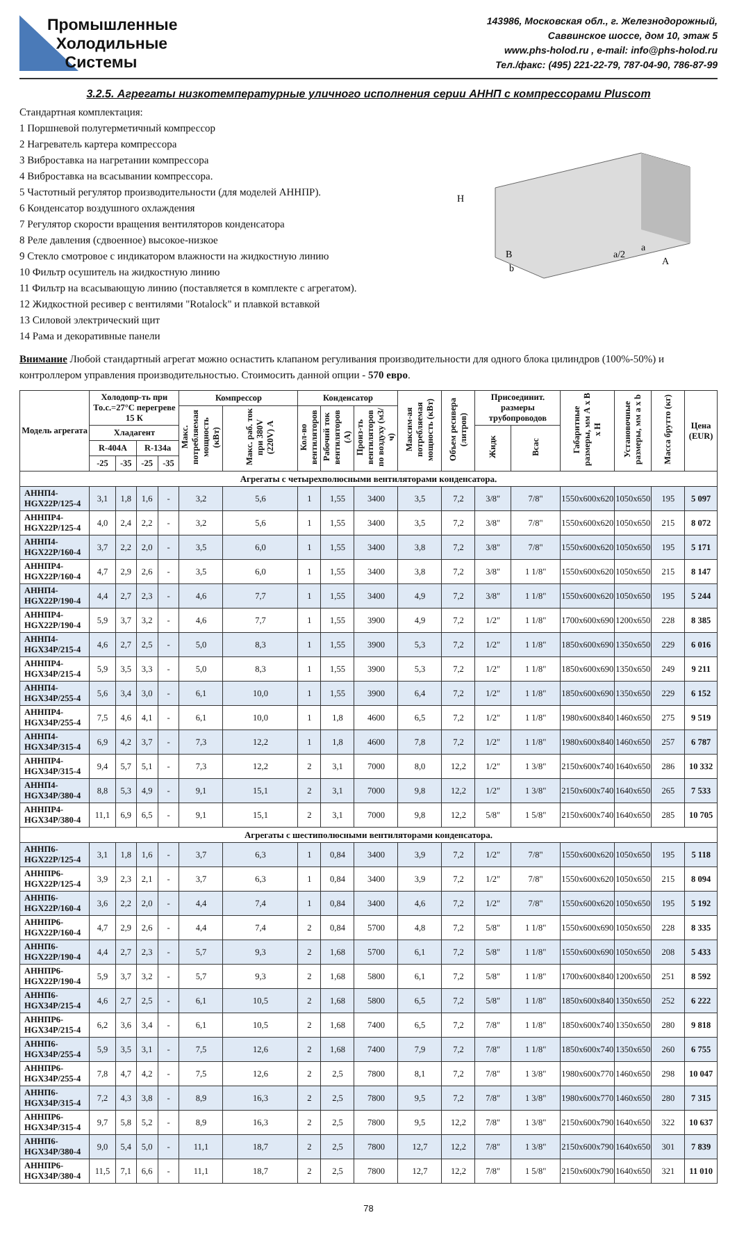Промышленные
Холодильные
Системы
143986, Московская обл., г. Железнодорожный,
Саввинское шоссе, дом 10, этаж 5
www.phs-holod.ru , e-mail: info@phs-holod.ru
Тел./факс: (495) 221-22-79, 787-04-90, 786-87-99
3.2.5. Агрегаты низкотемпературные уличного исполнения серии АННП с компрессорами Pluscom
Стандартная комплектация:
1 Поршневой полугерметичный компрессор
2 Нагреватель картера компрессора
3 Виброставка на нагретании компрессора
4 Виброставка на всасывании компрессора.
5 Частотный регулятор производительности (для моделей АННПР).
6 Конденсатор воздушного охлаждения
7 Регулятор скорости вращения вентиляторов конденсатора
8 Реле давления (сдвоенное) высокое-низкое
9 Стекло смотровое с индикатором влажности на жидкостную линию
10 Фильтр осушитель на жидкостную линию
11 Фильтр на всасывающую линию (поставляется в комплекте с агрегатом).
12 Жидкостной ресивер с вентилями "Rotalock" и плавкой вставкой
13 Силовой электрический щит
14 Рама и декоративные панели
H
b
a/2
a
A
B
Внимание Любой стандартный агрегат можно оснастить клапаном регуливания производительности для одного блока цилиндров (100%-50%) и контроллером управления производительностью. Стоимосить данной опции - 570 евро.
| Модель агрегата | Холодопр-ть при То.с.=27°С перегреве 15 К | | | | Компрессор | | Конденсатор | | | Максим-ая потребляемая мощность (кВт) | Объем ресивера (литров) | Присоединит. размеры трубопроводов | | Габаритные размеры, мм А х В х Н | Установочные размеры, мм a x b | Масса брутто (кг) | Цена (EUR) |
| --- | --- | --- | --- | --- | --- | --- | --- | --- | --- | --- | --- | --- | --- | --- | --- | --- | --- |
| | | | | | Макс. потребляемая мощность (кВт) | Макс. раб. ток при 380V (220V) А | Кол-во вентиляторов | Рабочий ток вентиляторов (А) | Произ-ть вентиляторов по воздуху (м3/ч) | | | | | | | | |
| | Хладагент | | | | | | | | | | | Жидк | Всас | | | | |
| | R-404A | | R-134a | | | | | | | | | | | | | | |
| | -25 | -35 | -25 | -35 | | | | | | | | | | | | | |
| Агрегаты с четырехполюсными вентиляторами конденсатора. | | | | | | | | | | | | | | | | | |
| АННП4-HGX22P/125-4 | 3,1 | 1,8 | 1,6 | - | 3,2 | 5,6 | 1 | 1,55 | 3400 | 3,5 | 7,2 | 3/8" | 7/8" | 1550x600x620 | 1050x650 | 195 | 5 097 |
| АННПР4-HGX22P/125-4 | 4,0 | 2,4 | 2,2 | - | 3,2 | 5,6 | 1 | 1,55 | 3400 | 3,5 | 7,2 | 3/8" | 7/8" | 1550x600x620 | 1050x650 | 215 | 8 072 |
| АННП4-HGX22P/160-4 | 3,7 | 2,2 | 2,0 | - | 3,5 | 6,0 | 1 | 1,55 | 3400 | 3,8 | 7,2 | 3/8" | 7/8" | 1550x600x620 | 1050x650 | 195 | 5 171 |
| АННПР4-HGX22P/160-4 | 4,7 | 2,9 | 2,6 | - | 3,5 | 6,0 | 1 | 1,55 | 3400 | 3,8 | 7,2 | 3/8" | 1 1/8" | 1550x600x620 | 1050x650 | 215 | 8 147 |
| АННП4-HGX22P/190-4 | 4,4 | 2,7 | 2,3 | - | 4,6 | 7,7 | 1 | 1,55 | 3400 | 4,9 | 7,2 | 3/8" | 1 1/8" | 1550x600x620 | 1050x650 | 195 | 5 244 |
| АННПР4-HGX22P/190-4 | 5,9 | 3,7 | 3,2 | - | 4,6 | 7,7 | 1 | 1,55 | 3900 | 4,9 | 7,2 | 1/2" | 1 1/8" | 1700x600x690 | 1200x650 | 228 | 8 385 |
| АННП4-HGX34P/215-4 | 4,6 | 2,7 | 2,5 | - | 5,0 | 8,3 | 1 | 1,55 | 3900 | 5,3 | 7,2 | 1/2" | 1 1/8" | 1850x600x690 | 1350x650 | 229 | 6 016 |
| АННПР4-HGX34P/215-4 | 5,9 | 3,5 | 3,3 | - | 5,0 | 8,3 | 1 | 1,55 | 3900 | 5,3 | 7,2 | 1/2" | 1 1/8" | 1850x600x690 | 1350x650 | 249 | 9 211 |
| АННП4-HGX34P/255-4 | 5,6 | 3,4 | 3,0 | - | 6,1 | 10,0 | 1 | 1,55 | 3900 | 6,4 | 7,2 | 1/2" | 1 1/8" | 1850x600x690 | 1350x650 | 229 | 6 152 |
| АННПР4-HGX34P/255-4 | 7,5 | 4,6 | 4,1 | - | 6,1 | 10,0 | 1 | 1,8 | 4600 | 6,5 | 7,2 | 1/2" | 1 1/8" | 1980x600x840 | 1460x650 | 275 | 9 519 |
| АННП4-HGX34P/315-4 | 6,9 | 4,2 | 3,7 | - | 7,3 | 12,2 | 1 | 1,8 | 4600 | 7,8 | 7,2 | 1/2" | 1 1/8" | 1980x600x840 | 1460x650 | 257 | 6 787 |
| АННПР4-HGX34P/315-4 | 9,4 | 5,7 | 5,1 | - | 7,3 | 12,2 | 2 | 3,1 | 7000 | 8,0 | 12,2 | 1/2" | 1 3/8" | 2150x600x740 | 1640x650 | 286 | 10 332 |
| АННП4-HGX34P/380-4 | 8,8 | 5,3 | 4,9 | - | 9,1 | 15,1 | 2 | 3,1 | 7000 | 9,8 | 12,2 | 1/2" | 1 3/8" | 2150x600x740 | 1640x650 | 265 | 7 533 |
| АННПР4-HGX34P/380-4 | 11,1 | 6,9 | 6,5 | - | 9,1 | 15,1 | 2 | 3,1 | 7000 | 9,8 | 12,2 | 5/8" | 1 5/8" | 2150x600x740 | 1640x650 | 285 | 10 705 |
| Агрегаты с шестиполюсными вентиляторами конденсатора. | | | | | | | | | | | | | | | | | |
| АННП6-HGX22P/125-4 | 3,1 | 1,8 | 1,6 | - | 3,7 | 6,3 | 1 | 0,84 | 3400 | 3,9 | 7,2 | 1/2" | 7/8" | 1550x600x620 | 1050x650 | 195 | 5 118 |
| АННПР6-HGX22P/125-4 | 3,9 | 2,3 | 2,1 | - | 3,7 | 6,3 | 1 | 0,84 | 3400 | 3,9 | 7,2 | 1/2" | 7/8" | 1550x600x620 | 1050x650 | 215 | 8 094 |
| АННП6-HGX22P/160-4 | 3,6 | 2,2 | 2,0 | - | 4,4 | 7,4 | 1 | 0,84 | 3400 | 4,6 | 7,2 | 1/2" | 7/8" | 1550x600x620 | 1050x650 | 195 | 5 192 |
| АННПР6-HGX22P/160-4 | 4,7 | 2,9 | 2,6 | - | 4,4 | 7,4 | 2 | 0,84 | 5700 | 4,8 | 7,2 | 5/8" | 1 1/8" | 1550x600x690 | 1050x650 | 228 | 8 335 |
| АННП6-HGX22P/190-4 | 4,4 | 2,7 | 2,3 | - | 5,7 | 9,3 | 2 | 1,68 | 5700 | 6,1 | 7,2 | 5/8" | 1 1/8" | 1550x600x690 | 1050x650 | 208 | 5 433 |
| АННПР6-HGX22P/190-4 | 5,9 | 3,7 | 3,2 | - | 5,7 | 9,3 | 2 | 1,68 | 5800 | 6,1 | 7,2 | 5/8" | 1 1/8" | 1700x600x840 | 1200x650 | 251 | 8 592 |
| АННП6-HGX34P/215-4 | 4,6 | 2,7 | 2,5 | - | 6,1 | 10,5 | 2 | 1,68 | 5800 | 6,5 | 7,2 | 5/8" | 1 1/8" | 1850x600x840 | 1350x650 | 252 | 6 222 |
| АННПР6-HGX34P/215-4 | 6,2 | 3,6 | 3,4 | - | 6,1 | 10,5 | 2 | 1,68 | 7400 | 6,5 | 7,2 | 7/8" | 1 1/8" | 1850x600x740 | 1350x650 | 280 | 9 818 |
| АННП6-HGX34P/255-4 | 5,9 | 3,5 | 3,1 | - | 7,5 | 12,6 | 2 | 1,68 | 7400 | 7,9 | 7,2 | 7/8" | 1 1/8" | 1850x600x740 | 1350x650 | 260 | 6 755 |
| АННПР6-HGX34P/255-4 | 7,8 | 4,7 | 4,2 | - | 7,5 | 12,6 | 2 | 2,5 | 7800 | 8,1 | 7,2 | 7/8" | 1 3/8" | 1980x600x770 | 1460x650 | 298 | 10 047 |
| АННП6-HGX34P/315-4 | 7,2 | 4,3 | 3,8 | - | 8,9 | 16,3 | 2 | 2,5 | 7800 | 9,5 | 7,2 | 7/8" | 1 3/8" | 1980x600x770 | 1460x650 | 280 | 7 315 |
| АННПР6-HGX34P/315-4 | 9,7 | 5,8 | 5,2 | - | 8,9 | 16,3 | 2 | 2,5 | 7800 | 9,5 | 12,2 | 7/8" | 1 3/8" | 2150x600x790 | 1640x650 | 322 | 10 637 |
| АННП6-HGX34P/380-4 | 9,0 | 5,4 | 5,0 | - | 11,1 | 18,7 | 2 | 2,5 | 7800 | 12,7 | 12,2 | 7/8" | 1 3/8" | 2150x600x790 | 1640x650 | 301 | 7 839 |
| АННПР6-HGX34P/380-4 | 11,5 | 7,1 | 6,6 | - | 11,1 | 18,7 | 2 | 2,5 | 7800 | 12,7 | 12,2 | 7/8" | 1 5/8" | 2150x600x790 | 1640x650 | 321 | 11 010 |
78